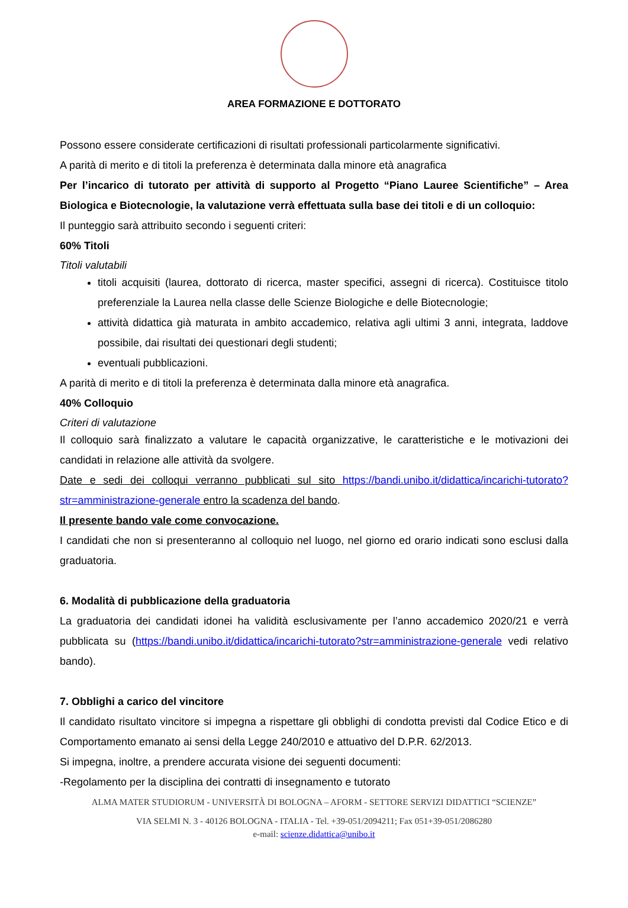AREA FORMAZIONE E DOTTORATO
Possono essere considerate certificazioni di risultati professionali particolarmente significativi.
A parità di merito e di titoli la preferenza è determinata dalla minore età anagrafica
Per l’incarico di tutorato per attività di supporto al Progetto “Piano Lauree Scientifiche” – Area Biologica e Biotecnologie, la valutazione verrà effettuata sulla base dei titoli e di un colloquio:
Il punteggio sarà attribuito secondo i seguenti criteri:
60% Titoli
Titoli valutabili
titoli acquisiti (laurea, dottorato di ricerca, master specifici, assegni di ricerca). Costituisce titolo preferenziale la Laurea nella classe delle Scienze Biologiche e delle Biotecnologie;
attività didattica già maturata in ambito accademico, relativa agli ultimi 3 anni, integrata, laddove possibile, dai risultati dei questionari degli studenti;
eventuali pubblicazioni.
A parità di merito e di titoli la preferenza è determinata dalla minore età anagrafica.
40% Colloquio
Criteri di valutazione
Il colloquio sarà finalizzato a valutare le capacità organizzative, le caratteristiche e le motivazioni dei candidati in relazione alle attività da svolgere.
Date e sedi dei colloqui verranno pubblicati sul sito https://bandi.unibo.it/didattica/incarichi-tutorato?str=amministrazione-generale entro la scadenza del bando.
Il presente bando vale come convocazione.
I candidati che non si presenteranno al colloquio nel luogo, nel giorno ed orario indicati sono esclusi dalla graduatoria.
6. Modalità di pubblicazione della graduatoria
La graduatoria dei candidati idonei ha validità esclusivamente per l’anno accademico 2020/21 e verrà pubblicata su (https://bandi.unibo.it/didattica/incarichi-tutorato?str=amministrazione-generale vedi relativo bando).
7. Obblighi a carico del vincitore
Il candidato risultato vincitore si impegna a rispettare gli obblighi di condotta previsti dal Codice Etico e di Comportamento emanato ai sensi della Legge 240/2010 e attuativo del D.P.R. 62/2013.
Si impegna, inoltre, a prendere accurata visione dei seguenti documenti:
-Regolamento per la disciplina dei contratti di insegnamento e tutorato
ALMA MATER STUDIORUM - UNIVERSITÀ DI BOLOGNA – AFORM - SETTORE SERVIZI DIDATTICI “SCIENZE”
VIA SELMI N. 3 - 40126 BOLOGNA - ITALIA - Tel. +39-051/2094211; Fax 051+39-051/2086280
e-mail: scienze.didattica@unibo.it